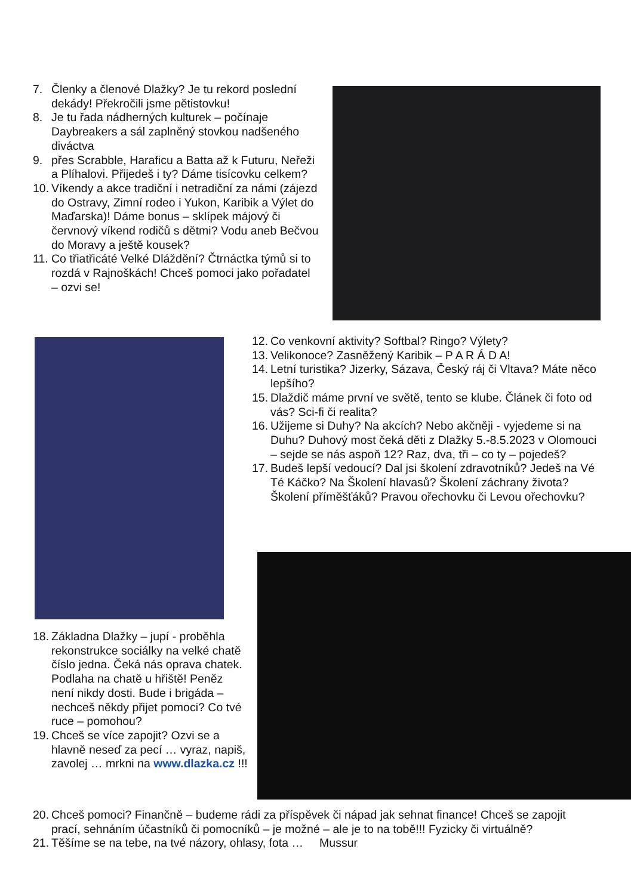7. Členky a členové Dlažky? Je tu rekord poslední dekády! Překročili jsme pětistovku!
8. Je tu řada nádherných kulturek – počínaje Daybreakers a sál zaplněný stovkou nadšeného diváctva
9. přes Scrabble, Haraficu a Batta až k Futuru, Neřeži a Plíhalovi. Přijedeš i ty? Dáme tisícovku celkem?
10. Víkendy a akce tradiční i netradiční za námi (zájezd do Ostravy, Zimní rodeo i Yukon, Karibik a Výlet do Maďarska)! Dáme bonus – sklípek májový či červnový víkend rodičů s dětmi? Vodu aneb Bečvou do Moravy a ještě kousek?
11. Co třiatřicáté Velké Dláždění? Čtrnáctka týmů si to rozdá v Rajnoškách! Chceš pomoci jako pořadatel – ozvi se!
12. Co venkovní aktivity? Softbal? Ringo? Výlety?
13. Velikonoce? Zasněžený Karibik – P A R Á D A!
14. Letní turistika? Jizerky, Sázava, Český ráj či Vltava? Máte něco lepšího?
15. Dlaždič máme první ve světě, tento se klube. Článek či foto od vás? Sci-fi či realita?
16. Užijeme si Duhy? Na akcích? Nebo akčněji - vyjedeme si na Duhu? Duhový most čeká děti z Dlažky 5.-8.5.2023 v Olomouci – sejde se nás aspoň 12? Raz, dva, tři – co ty – pojedeš?
17. Budeš lepší vedoucí? Dal jsi školení zdravotníků? Jedeš na Vé Té Káčko? Na Školení hlavasů? Školení záchrany života? Školení příměšťáků? Pravou ořechovku či Levou ořechovku?
18. Základna Dlažky – jupí - proběhla rekonstrukce sociálky na velké chatě číslo jedna. Čeká nás oprava chatek. Podlaha na chatě u hřiště! Peněz není nikdy dosti. Bude i brigáda – nechceš někdy přijet pomoci? Co tvé ruce – pomohou?
19. Chceš se více zapojit? Ozvi se a hlavně neseď za pecí … vyraz, napiš, zavolej … mrkni na www.dlazka.cz !!!
20. Chceš pomoci? Finančně – budeme rádi za příspěvek či nápad jak sehnat finance! Chceš se zapojit prací, sehnáním účastníků či pomocníků – je možné – ale je to na tobě!!! Fyzicky či virtuálně?
21. Těšíme se na tebe, na tvé názory, ohlasy, fota … Mussur